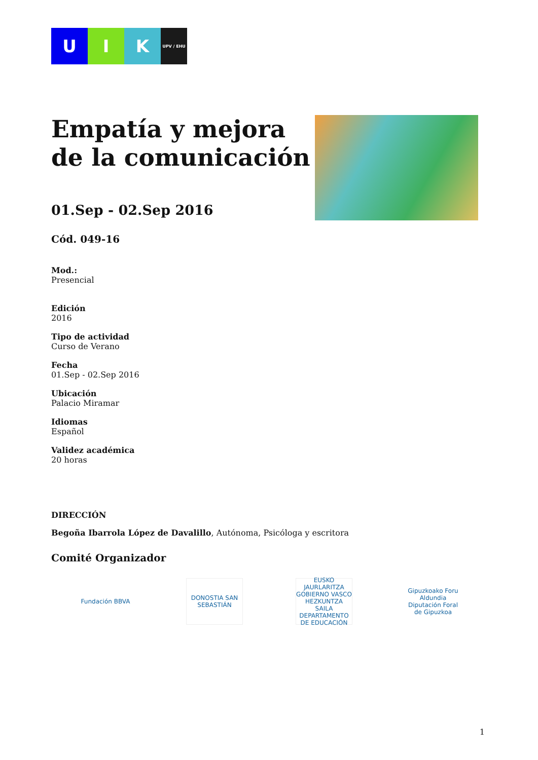U I K
UPV / EHU
Empatía y mejora de la comunicación
01.Sep - 02.Sep 2016
Cód. 049-16
Mod.:
Presencial
Edición
2016
Tipo de actividad
Curso de Verano
Fecha
01.Sep - 02.Sep 2016
Ubicación
Palacio Miramar
Idiomas
Español
Validez académica
20 horas
DIRECCIÓN
Begoña Ibarrola López de Davalillo, Autónoma, Psicóloga y escritora
Comité Organizador
Fundación BBVA
DONOSTIA SAN SEBASTIÁN
EUSKO JAURLARITZA GOBIERNO VASCO HEZKUNTZA SAILA DEPARTAMENTO DE EDUCACIÓN
Gipuzkoako Foru Aldundia Diputación Foral de Gipuzkoa
1